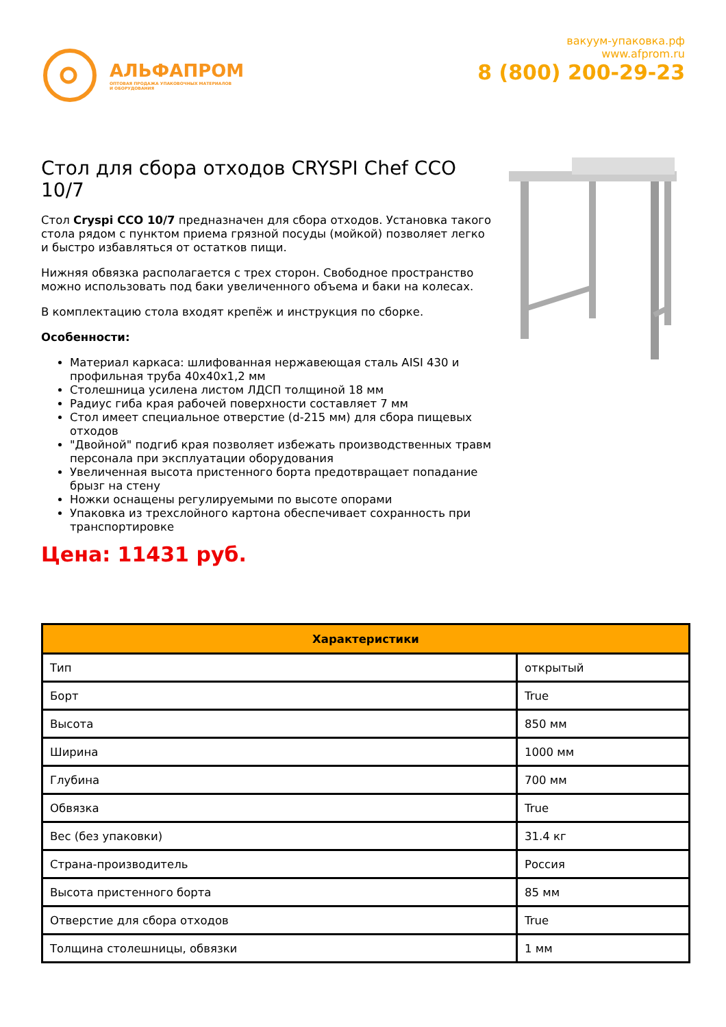АЛЬФАПРОМ
ОПТОВАЯ ПРОДАЖА УПАКОВОЧНЫХ МАТЕРИАЛОВ
И ОБОРУДОВАНИЯ
вакуум-упаковка.рф
www.afprom.ru
8 (800) 200-29-23
Стол для сбора отходов CRYSPI Chef CCO 10/7
Стол Cryspi CCO 10/7 предназначен для сбора отходов. Установка такого стола рядом с пунктом приема грязной посуды (мойкой) позволяет легко и быстро избавляться от остатков пищи.
Нижняя обвязка располагается с трех сторон. Свободное пространство можно использовать под баки увеличенного объема и баки на колесах.
В комплектацию стола входят крепёж и инструкция по сборке.
Особенности:
Материал каркаса: шлифованная нержавеющая сталь AISI 430 и профильная труба 40x40x1,2 мм
Столешница усилена листом ЛДСП толщиной 18 мм
Радиус гиба края рабочей поверхности составляет 7 мм
Стол имеет специальное отверстие (d-215 мм) для сбора пищевых отходов
"Двойной" подгиб края позволяет избежать производственных травм персонала при эксплуатации оборудования
Увеличенная высота пристенного борта предотвращает попадание брызг на стену
Ножки оснащены регулируемыми по высоте опорами
Упаковка из трехслойного картона обеспечивает сохранность при транспортировке
Цена: 11431 руб.
| Характеристики | |
| --- | --- |
| Тип | открытый |
| Борт | True |
| Высота | 850 мм |
| Ширина | 1000 мм |
| Глубина | 700 мм |
| Обвязка | True |
| Вес (без упаковки) | 31.4 кг |
| Страна-производитель | Россия |
| Высота пристенного борта | 85 мм |
| Отверстие для сбора отходов | True |
| Толщина столешницы, обвязки | 1 мм |